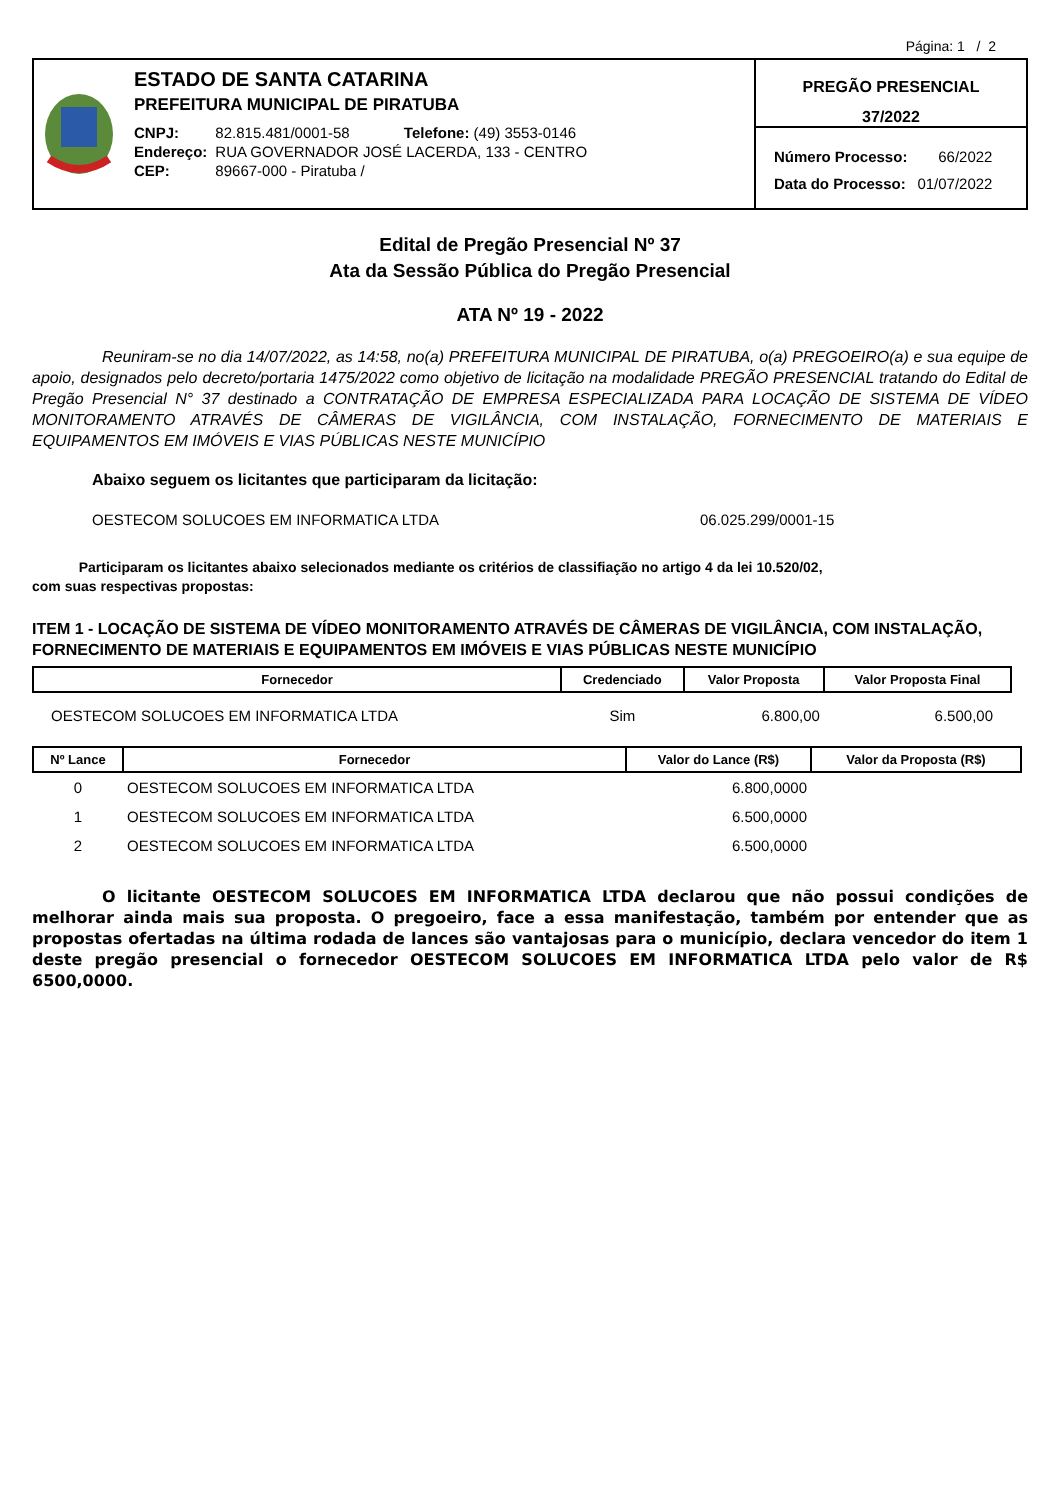Página: 1 / 2
ESTADO DE SANTA CATARINA
PREFEITURA MUNICIPAL DE PIRATUBA
| CNPJ: | 82.815.481/0001-58 Telefone: (49) 3553-0146 |
| Endereço: | RUA GOVERNADOR JOSÉ LACERDA, 133 - CENTRO |
| CEP: | 89667-000 - Piratuba / |
PREGÃO PRESENCIAL
37/2022
| Número Processo: | 66/2022 |
| Data do Processo: | 01/07/2022 |
Edital de Pregão Presencial Nº 37
Ata da Sessão Pública do Pregão Presencial
ATA Nº 19 - 2022
Reuniram-se no dia 14/07/2022, as 14:58, no(a) PREFEITURA MUNICIPAL DE PIRATUBA, o(a) PREGOEIRO(a) e sua equipe de apoio, designados pelo decreto/portaria 1475/2022 como objetivo de licitação na modalidade PREGÃO PRESENCIAL tratando do Edital de Pregão Presencial N° 37 destinado a CONTRATAÇÃO DE EMPRESA ESPECIALIZADA PARA LOCAÇÃO DE SISTEMA DE VÍDEO MONITORAMENTO ATRAVÉS DE CÂMERAS DE VIGILÂNCIA, COM INSTALAÇÃO, FORNECIMENTO DE MATERIAIS E EQUIPAMENTOS EM IMÓVEIS E VIAS PÚBLICAS NESTE MUNICÍPIO
Abaixo seguem os licitantes que participaram da licitação:
OESTECOM SOLUCOES EM INFORMATICA LTDA 06.025.299/0001-15
Participaram os licitantes abaixo selecionados mediante os critérios de classifiação no artigo 4 da lei 10.520/02,
com suas respectivas propostas:
ITEM 1 - LOCAÇÃO DE SISTEMA DE VÍDEO MONITORAMENTO ATRAVÉS DE CÂMERAS DE VIGILÂNCIA, COM INSTALAÇÃO, FORNECIMENTO DE MATERIAIS E EQUIPAMENTOS EM IMÓVEIS E VIAS PÚBLICAS NESTE MUNICÍPIO
| Fornecedor | Credenciado | Valor Proposta | Valor Proposta Final |
| --- | --- | --- | --- |
| OESTECOM SOLUCOES EM INFORMATICA LTDA | Sim | 6.800,00 | 6.500,00 |
| Nº Lance | Fornecedor | Valor do Lance (R$) | Valor da Proposta (R$) |
| --- | --- | --- | --- |
| 0 | OESTECOM SOLUCOES EM INFORMATICA LTDA | 6.800,0000 | |
| 1 | OESTECOM SOLUCOES EM INFORMATICA LTDA | 6.500,0000 | |
| 2 | OESTECOM SOLUCOES EM INFORMATICA LTDA | 6.500,0000 | |
O licitante OESTECOM SOLUCOES EM INFORMATICA LTDA declarou que não possui condições de melhorar ainda mais sua proposta. O pregoeiro, face a essa manifestação, também por entender que as propostas ofertadas na última rodada de lances são vantajosas para o município, declara vencedor do item 1 deste pregão presencial o fornecedor OESTECOM SOLUCOES EM INFORMATICA LTDA pelo valor de R$ 6500,0000.